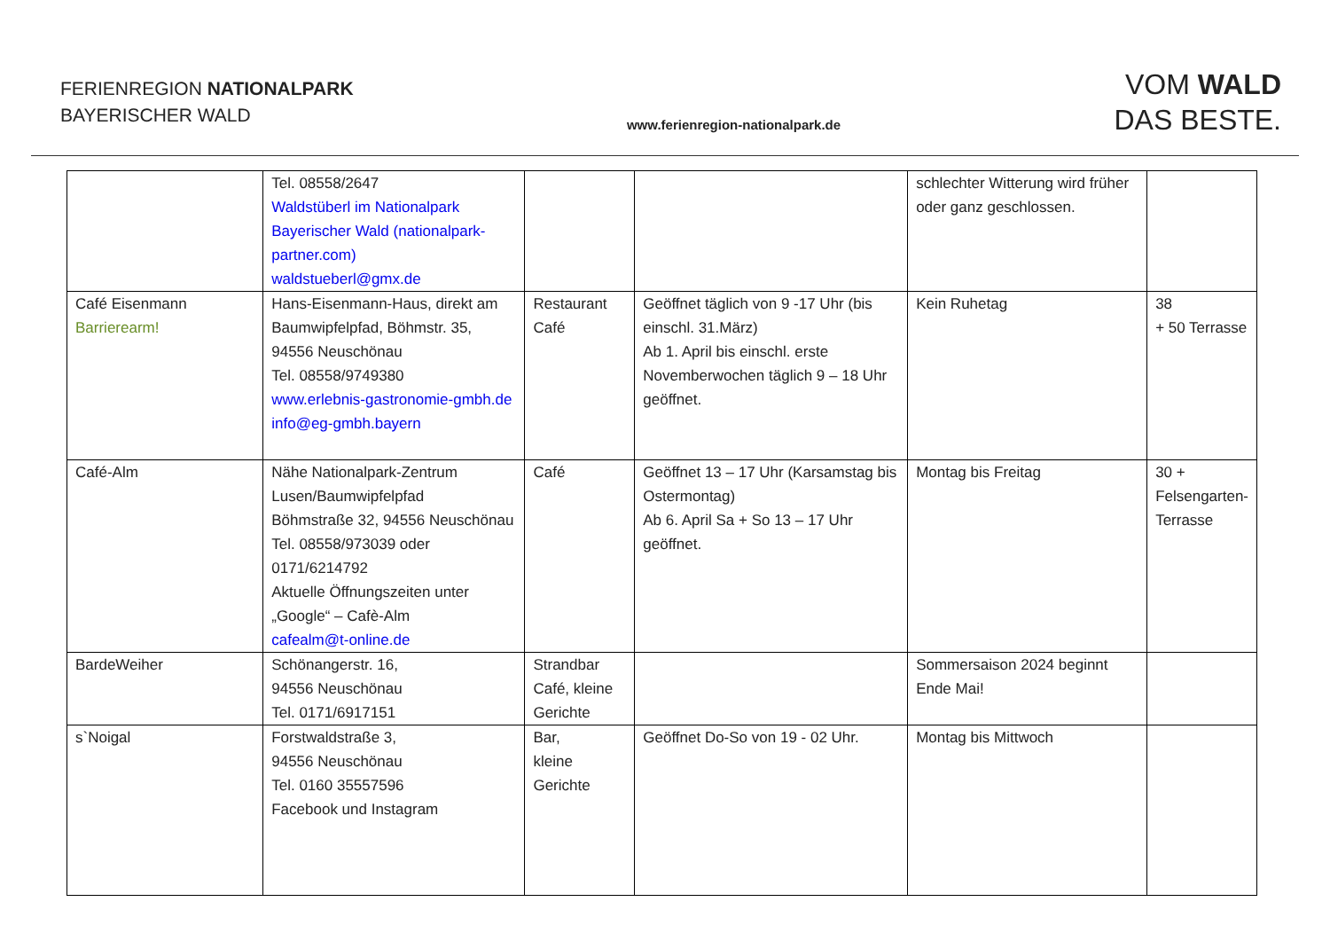FERIENREGION NATIONALPARK
BAYERISCHER WALD
www.ferienregion-nationalpark.de
VOM WALD
DAS BESTE.
| | Tel. 08558/2647 Waldstüberl im Nationalpark Bayerischer Wald (nationalpark-partner.com) waldstueberl@gmx.de | | | schlechter Witterung wird früher oder ganz geschlossen. | |
| Café Eisenmann Barrierearm! | Hans-Eisenmann-Haus, direkt am Baumwipfelpfad, Böhmstr. 35, 94556 Neuschönau Tel. 08558/9749380 www.erlebnis-gastronomie-gmbh.de info@eg-gmbh.bayern | Restaurant Café | Geöffnet täglich von 9 -17 Uhr (bis einschl. 31.März) Ab 1. April bis einschl. erste Novemberwochen täglich 9 – 18 Uhr geöffnet. | Kein Ruhetag | 38 + 50 Terrasse |
| Café-Alm | Nähe Nationalpark-Zentrum Lusen/Baumwipfelpfad Böhmstraße 32, 94556 Neuschönau Tel. 08558/973039 oder 0171/6214792 Aktuelle Öffnungszeiten unter „Google“ – Cafè-Alm cafealm@t-online.de | Café | Geöffnet 13 – 17 Uhr (Karsamstag bis Ostermontag) Ab 6. April Sa + So 13 – 17 Uhr geöffnet. | Montag bis Freitag | 30 + Felsengarten-Terrasse |
| BardeWeiher | Schönangerstr. 16, 94556 Neuschönau Tel. 0171/6917151 | Strandbar Café, kleine Gerichte | | Sommersaison 2024 beginnt Ende Mai! | |
| s`Noigal | Forstwaldstraße 3, 94556 Neuschönau Tel. 0160 35557596 Facebook und Instagram | Bar, kleine Gerichte | Geöffnet Do-So von 19 - 02 Uhr. | Montag bis Mittwoch | |